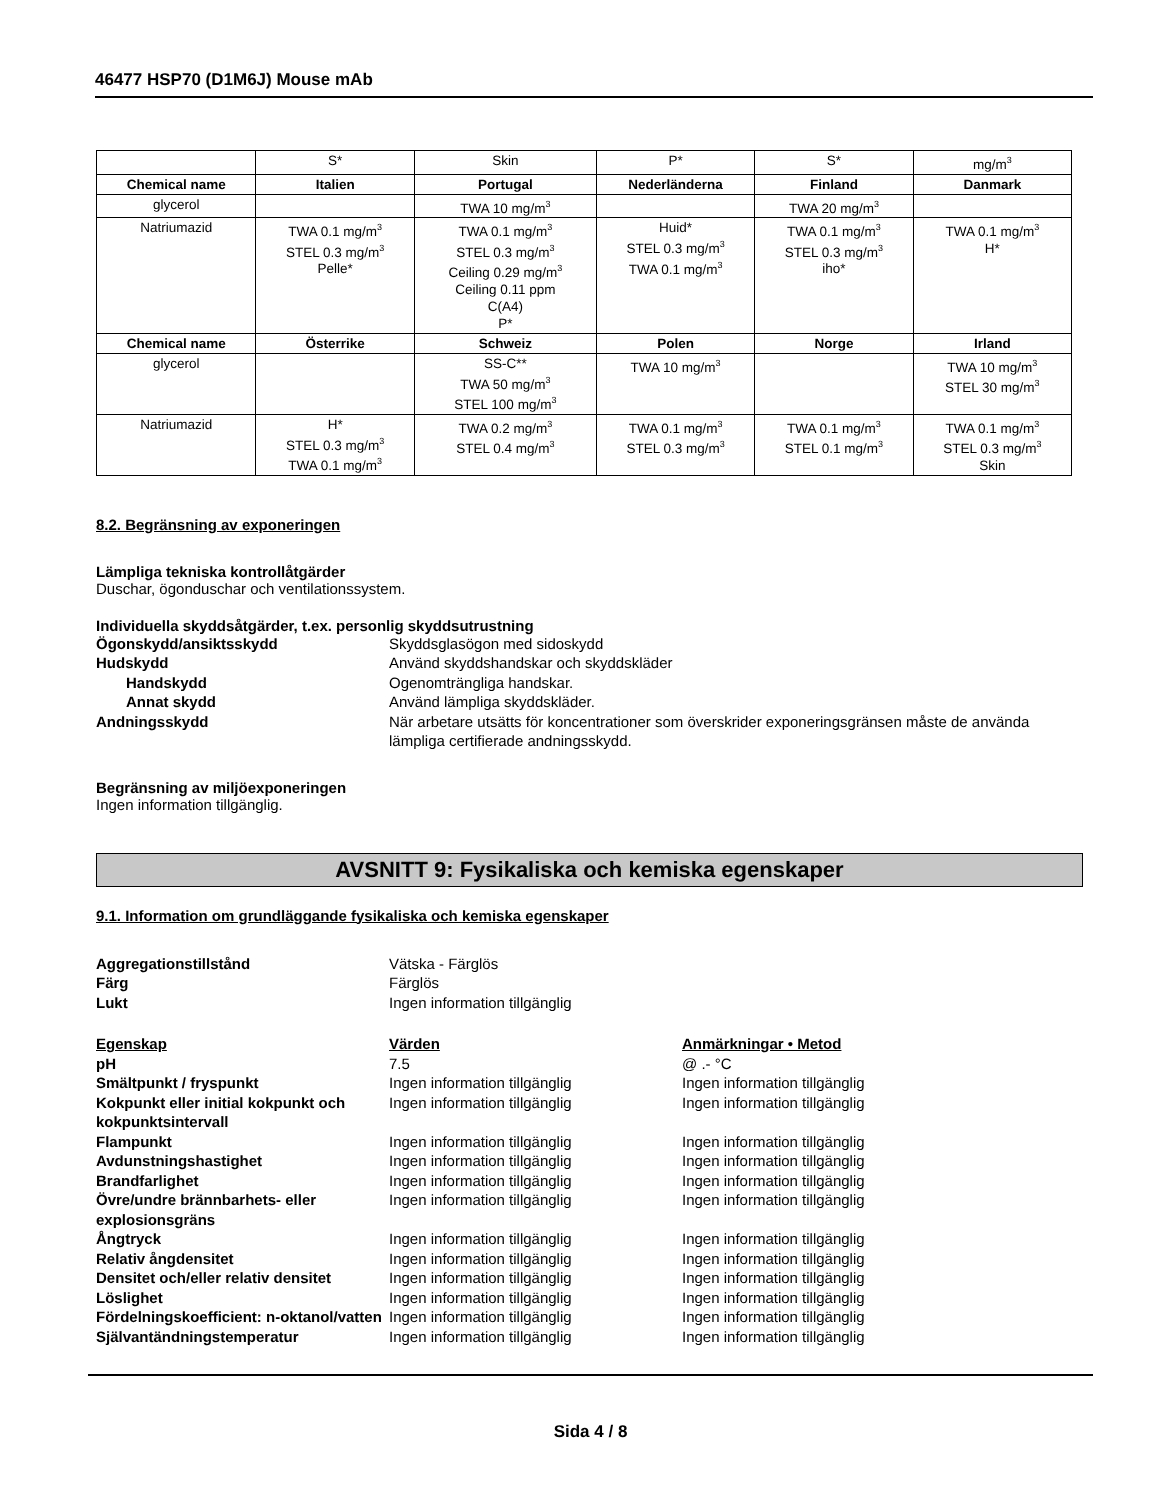46477 HSP70 (D1M6J) Mouse mAb
| | S* | Skin | P* | S* | mg/m<sup>3</sup> |
| Chemical name | Italien | Portugal | Nederländerna | Finland | Danmark |
| glycerol | | TWA 10 mg/m<sup>3</sup> | | TWA 20 mg/m<sup>3</sup> | |
| Natriumazid | TWA 0.1 mg/m<sup>3</sup> STEL 0.3 mg/m<sup>3</sup> Pelle* | TWA 0.1 mg/m<sup>3</sup> STEL 0.3 mg/m<sup>3</sup> Ceiling 0.29 mg/m<sup>3</sup> Ceiling 0.11 ppm C(A4) P* | Huid* STEL 0.3 mg/m<sup>3</sup> TWA 0.1 mg/m<sup>3</sup> | TWA 0.1 mg/m<sup>3</sup> STEL 0.3 mg/m<sup>3</sup> iho* | TWA 0.1 mg/m<sup>3</sup> H* |
| Chemical name | Österrike | Schweiz | Polen | Norge | Irland |
| glycerol | | SS-C** TWA 50 mg/m<sup>3</sup> STEL 100 mg/m<sup>3</sup> | TWA 10 mg/m<sup>3</sup> | | TWA 10 mg/m<sup>3</sup> STEL 30 mg/m<sup>3</sup> |
| Natriumazid | H* STEL 0.3 mg/m<sup>3</sup> TWA 0.1 mg/m<sup>3</sup> | TWA 0.2 mg/m<sup>3</sup> STEL 0.4 mg/m<sup>3</sup> | TWA 0.1 mg/m<sup>3</sup> STEL 0.3 mg/m<sup>3</sup> | TWA 0.1 mg/m<sup>3</sup> STEL 0.1 mg/m<sup>3</sup> | TWA 0.1 mg/m<sup>3</sup> STEL 0.3 mg/m<sup>3</sup> Skin |
8.2. Begränsning av exponeringen
Lämpliga tekniska kontrollåtgärder
Duschar, ögonduschar och ventilationssystem.
Individuella skyddsåtgärder, t.ex. personlig skyddsutrustning
Ögonskydd/ansiktsskydd
Skyddsglasögon med sidoskydd
Hudskydd
Använd skyddshandskar och skyddskläder
Handskydd
Ogenomträngliga handskar.
Annat skydd
Använd lämpliga skyddskläder.
Andningsskydd
När arbetare utsätts för koncentrationer som överskrider exponeringsgränsen måste de använda lämpliga certifierade andningsskydd.
Begränsning av miljöexponeringen
Ingen information tillgänglig.
AVSNITT 9: Fysikaliska och kemiska egenskaper
9.1. Information om grundläggande fysikaliska och kemiska egenskaper
Aggregationstillstånd
Vätska - Färglös
Färg
Färglös
Lukt
Ingen information tillgänglig
Egenskap
Värden
Anmärkningar • Metod
pH
7.5
@ .- °C
Smältpunkt / fryspunkt
Ingen information tillgänglig
Ingen information tillgänglig
Kokpunkt eller initial kokpunkt och kokpunktsintervall
Ingen information tillgänglig
Ingen information tillgänglig
Flampunkt
Ingen information tillgänglig
Ingen information tillgänglig
Avdunstningshastighet
Ingen information tillgänglig
Ingen information tillgänglig
Brandfarlighet
Ingen information tillgänglig
Ingen information tillgänglig
Övre/undre brännbarhets- eller explosionsgräns
Ingen information tillgänglig
Ingen information tillgänglig
Ångtryck
Ingen information tillgänglig
Ingen information tillgänglig
Relativ ångdensitet
Ingen information tillgänglig
Ingen information tillgänglig
Densitet och/eller relativ densitet
Ingen information tillgänglig
Ingen information tillgänglig
Löslighet
Ingen information tillgänglig
Ingen information tillgänglig
Fördelningskoefficient: n-oktanol/vatten
Ingen information tillgänglig
Ingen information tillgänglig
Självantändningstemperatur
Ingen information tillgänglig
Ingen information tillgänglig
Sida 4 / 8